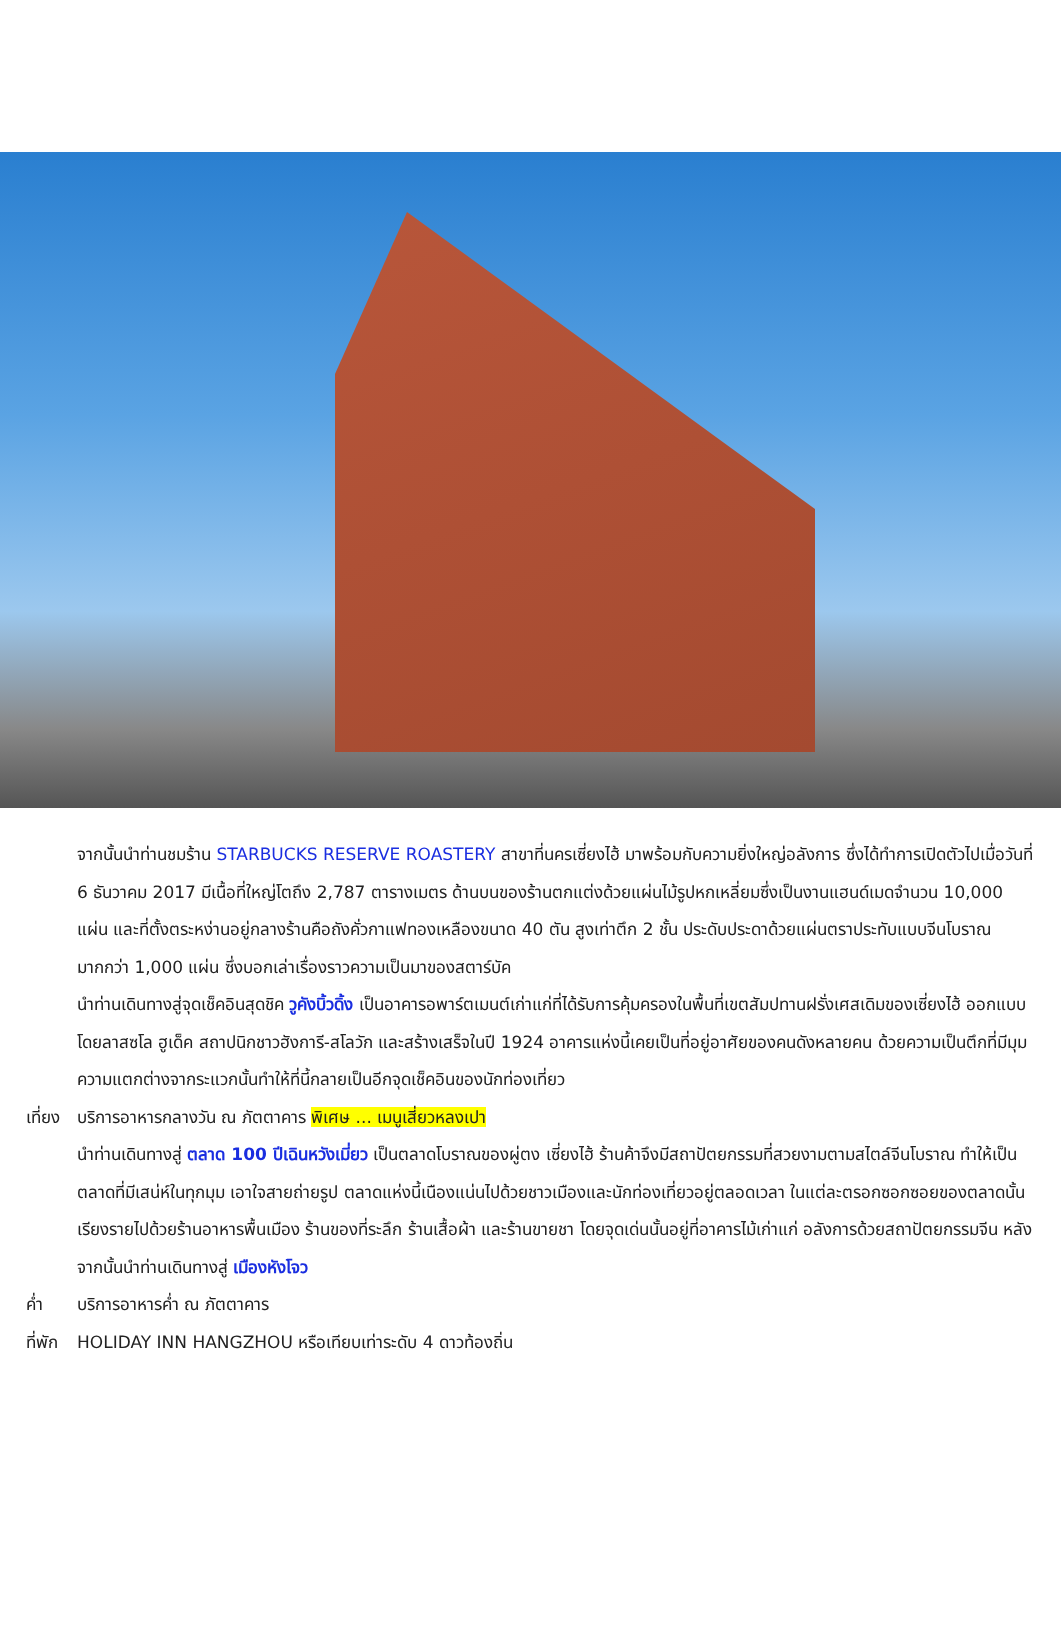จากนั้นนำท่านชมร้าน STARBUCKS RESERVE ROASTERY สาขาที่นครเซี่ยงไฮ้ มาพร้อมกับความยิ่งใหญ่อลังการ ซึ่งได้ทำการเปิดตัวไปเมื่อวันที่ 6 ธันวาคม 2017 มีเนื้อที่ใหญ่โตถึง 2,787 ตารางเมตร ด้านบนของร้านตกแต่งด้วยแผ่นไม้รูปหกเหลี่ยมซึ่งเป็นงานแฮนด์เมดจำนวน 10,000 แผ่น และที่ตั้งตระหง่านอยู่กลางร้านคือถังคั่วกาแฟทองเหลืองขนาด 40 ตัน สูงเท่าตึก 2 ชั้น ประดับประดาด้วยแผ่นตราประทับแบบจีนโบราณมากกว่า 1,000 แผ่น ซึ่งบอกเล่าเรื่องราวความเป็นมาของสตาร์บัค
นำท่านเดินทางสู่จุดเช็คอินสุดชิค วูคังบิ้วดิ้ง เป็นอาคารอพาร์ตเมนต์เก่าแก่ที่ได้รับการคุ้มครองในพื้นที่เขตสัมปทานฝรั่งเศสเดิมของเซี่ยงไฮ้ ออกแบบโดยลาสซโล ฮูเด็ค สถาปนิกชาวฮังการี-สโลวัก และสร้างเสร็จในปี 1924 อาคารแห่งนี้เคยเป็นที่อยู่อาศัยของคนดังหลายคน ด้วยความเป็นตึกที่มีมุมความแตกต่างจากระแวกนั้นทำให้ที่นี้กลายเป็นอีกจุดเช็คอินของนักท่องเที่ยว
เที่ยง
บริการอาหารกลางวัน ณ ภัตตาคาร พิเศษ ... เมนูเสี่ยวหลงเปา
นำท่านเดินทางสู่ ตลาด 100 ปีเฉินหวังเมี่ยว เป็นตลาดโบราณของผู่ตง เซี่ยงไฮ้ ร้านค้าจึงมีสถาปัตยกรรมที่สวยงามตามสไตล์จีนโบราณ ทำให้เป็นตลาดที่มีเสน่ห์ในทุกมุม เอาใจสายถ่ายรูป ตลาดแห่งนี้เนืองแน่นไปด้วยชาวเมืองและนักท่องเที่ยวอยู่ตลอดเวลา ในแต่ละตรอกซอกซอยของตลาดนั้นเรียงรายไปด้วยร้านอาหารพื้นเมือง ร้านของที่ระลึก ร้านเสื้อผ้า และร้านขายชา โดยจุดเด่นนั้นอยู่ที่อาคารไม้เก่าแก่ อลังการด้วยสถาปัตยกรรมจีน หลังจากนั้นนำท่านเดินทางสู่ เมืองหังโจว
ค่ำ บริการอาหารค่ำ ณ ภัตตาคาร
ที่พัก
HOLIDAY INN HANGZHOU หรือเทียบเท่าระดับ 4 ดาวท้องถิ่น